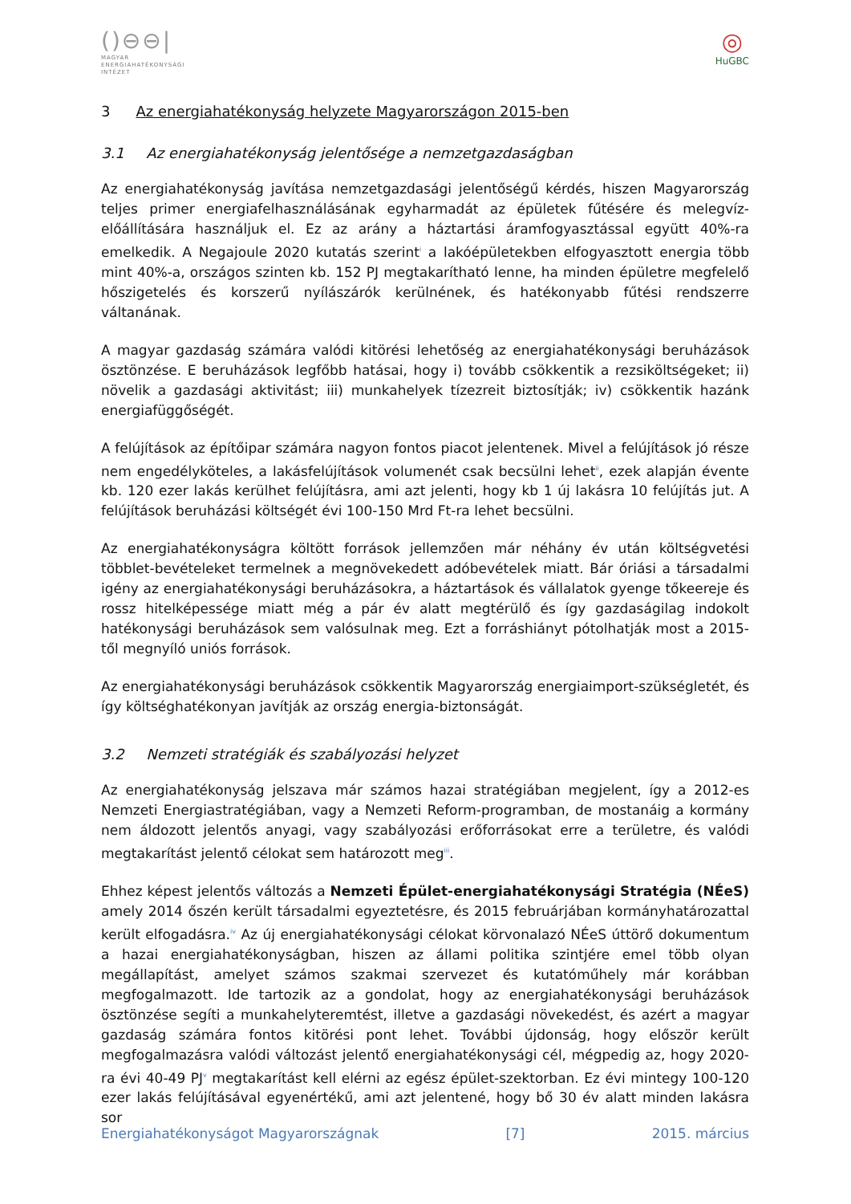()⊖⊖|
MAGYAR
ENERGIAHATÉKONYSÁGI
INTÉZET
◎
HuGBC
3 Az energiahatékonyság helyzete Magyarországon 2015-ben
3.1 Az energiahatékonyság jelentősége a nemzetgazdaságban
Az energiahatékonyság javítása nemzetgazdasági jelentőségű kérdés, hiszen Magyarország teljes primer energiafelhasználásának egyharmadát az épületek fűtésére és melegvíz-előállítására használjuk el. Ez az arány a háztartási áramfogyasztással együtt 40%-ra emelkedik. A Negajoule 2020 kutatás szerint<sup>i</sup> a lakóépületekben elfogyasztott energia több mint 40%-a, országos szinten kb. 152 PJ megtakarítható lenne, ha minden épületre megfelelő hőszigetelés és korszerű nyílászárók kerülnének, és hatékonyabb fűtési rendszerre váltanának.
A magyar gazdaság számára valódi kitörési lehetőség az energiahatékonysági beruházások ösztönzése. E beruházások legfőbb hatásai, hogy i) tovább csökkentik a rezsiköltségeket; ii) növelik a gazdasági aktivitást; iii) munkahelyek tízezreit biztosítják; iv) csökkentik hazánk energiafüggőségét.
A felújítások az építőipar számára nagyon fontos piacot jelentenek. Mivel a felújítások jó része nem engedélyköteles, a lakásfelújítások volumenét csak becsülni lehet<sup>ii</sup>, ezek alapján évente kb. 120 ezer lakás kerülhet felújításra, ami azt jelenti, hogy kb 1 új lakásra 10 felújítás jut. A felújítások beruházási költségét évi 100-150 Mrd Ft-ra lehet becsülni.
Az energiahatékonyságra költött források jellemzően már néhány év után költségvetési többlet-bevételeket termelnek a megnövekedett adóbevételek miatt. Bár óriási a társadalmi igény az energiahatékonysági beruházásokra, a háztartások és vállalatok gyenge tőkeereje és rossz hitelképessége miatt még a pár év alatt megtérülő és így gazdaságilag indokolt hatékonysági beruházások sem valósulnak meg. Ezt a forráshiányt pótolhatják most a 2015-től megnyíló uniós források.
Az energiahatékonysági beruházások csökkentik Magyarország energiaimport-szükségletét, és így költséghatékonyan javítják az ország energia-biztonságát.
3.2 Nemzeti stratégiák és szabályozási helyzet
Az energiahatékonyság jelszava már számos hazai stratégiában megjelent, így a 2012-es Nemzeti Energiastratégiában, vagy a Nemzeti Reform-programban, de mostanáig a kormány nem áldozott jelentős anyagi, vagy szabályozási erőforrásokat erre a területre, és valódi megtakarítást jelentő célokat sem határozott meg<sup>iii</sup>.
Ehhez képest jelentős változás a Nemzeti Épület-energiahatékonysági Stratégia (NÉeS) amely 2014 őszén került társadalmi egyeztetésre, és 2015 februárjában kormányhatározattal került elfogadásra.<sup>iv</sup> Az új energiahatékonysági célokat körvonalazó NÉeS úttörő dokumentum a hazai energiahatékonyságban, hiszen az állami politika szintjére emel több olyan megállapítást, amelyet számos szakmai szervezet és kutatóműhely már korábban megfogalmazott. Ide tartozik az a gondolat, hogy az energiahatékonysági beruházások ösztönzése segíti a munkahelyteremtést, illetve a gazdasági növekedést, és azért a magyar gazdaság számára fontos kitörési pont lehet. További újdonság, hogy először került megfogalmazásra valódi változást jelentő energiahatékonysági cél, mégpedig az, hogy 2020-ra évi 40-49 PJ<sup>v</sup> megtakarítást kell elérni az egész épület-szektorban. Ez évi mintegy 100-120 ezer lakás felújításával egyenértékű, ami azt jelentené, hogy bő 30 év alatt minden lakásra sor
Energiahatékonyságot Magyarországnak [7] 2015. március